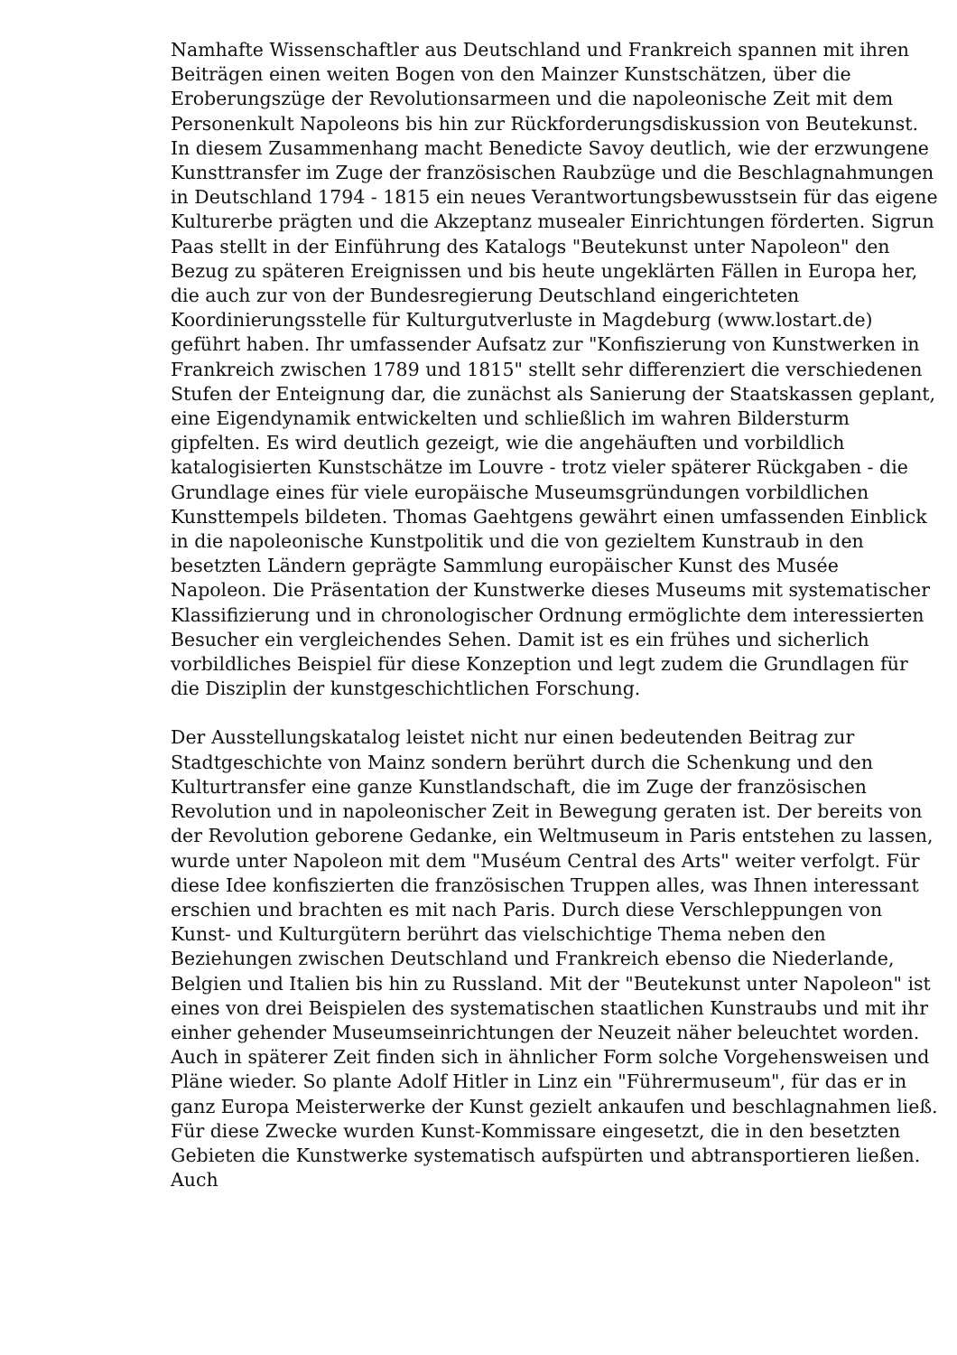Namhafte Wissenschaftler aus Deutschland und Frankreich spannen mit ihren Beiträgen einen weiten Bogen von den Mainzer Kunstschätzen, über die Eroberungszüge der Revolutionsarmeen und die napoleonische Zeit mit dem Personenkult Napoleons bis hin zur Rückforderungsdiskussion von Beutekunst. In diesem Zusammenhang macht Benedicte Savoy deutlich, wie der erzwungene Kunsttransfer im Zuge der französischen Raubzüge und die Beschlagnahmungen in Deutschland 1794 - 1815 ein neues Verantwortungsbewusstsein für das eigene Kulturerbe prägten und die Akzeptanz musealer Einrichtungen förderten. Sigrun Paas stellt in der Einführung des Katalogs "Beutekunst unter Napoleon" den Bezug zu späteren Ereignissen und bis heute ungeklärten Fällen in Europa her, die auch zur von der Bundesregierung Deutschland eingerichteten Koordinierungsstelle für Kulturgutverluste in Magdeburg (www.lostart.de) geführt haben. Ihr umfassender Aufsatz zur "Konfiszierung von Kunstwerken in Frankreich zwischen 1789 und 1815" stellt sehr differenziert die verschiedenen Stufen der Enteignung dar, die zunächst als Sanierung der Staatskassen geplant, eine Eigendynamik entwickelten und schließlich im wahren Bildersturm gipfelten. Es wird deutlich gezeigt, wie die angehäuften und vorbildlich katalogisierten Kunstschätze im Louvre - trotz vieler späterer Rückgaben - die Grundlage eines für viele europäische Museumsgründungen vorbildlichen Kunsttempels bildeten. Thomas Gaehtgens gewährt einen umfassenden Einblick in die napoleonische Kunstpolitik und die von gezieltem Kunstraub in den besetzten Ländern geprägte Sammlung europäischer Kunst des Musée Napoleon. Die Präsentation der Kunstwerke dieses Museums mit systematischer Klassifizierung und in chronologischer Ordnung ermöglichte dem interessierten Besucher ein vergleichendes Sehen. Damit ist es ein frühes und sicherlich vorbildliches Beispiel für diese Konzeption und legt zudem die Grundlagen für die Disziplin der kunstgeschichtlichen Forschung.
Der Ausstellungskatalog leistet nicht nur einen bedeutenden Beitrag zur Stadtgeschichte von Mainz sondern berührt durch die Schenkung und den Kulturtransfer eine ganze Kunstlandschaft, die im Zuge der französischen Revolution und in napoleonischer Zeit in Bewegung geraten ist. Der bereits von der Revolution geborene Gedanke, ein Weltmuseum in Paris entstehen zu lassen, wurde unter Napoleon mit dem "Muséum Central des Arts" weiter verfolgt. Für diese Idee konfiszierten die französischen Truppen alles, was Ihnen interessant erschien und brachten es mit nach Paris. Durch diese Verschleppungen von Kunst- und Kulturgütern berührt das vielschichtige Thema neben den Beziehungen zwischen Deutschland und Frankreich ebenso die Niederlande, Belgien und Italien bis hin zu Russland. Mit der "Beutekunst unter Napoleon" ist eines von drei Beispielen des systematischen staatlichen Kunstraubs und mit ihr einher gehender Museumseinrichtungen der Neuzeit näher beleuchtet worden. Auch in späterer Zeit finden sich in ähnlicher Form solche Vorgehensweisen und Pläne wieder. So plante Adolf Hitler in Linz ein "Führermuseum", für das er in ganz Europa Meisterwerke der Kunst gezielt ankaufen und beschlagnahmen ließ. Für diese Zwecke wurden Kunst-Kommissare eingesetzt, die in den besetzten Gebieten die Kunstwerke systematisch aufspürten und abtransportieren ließen. Auch